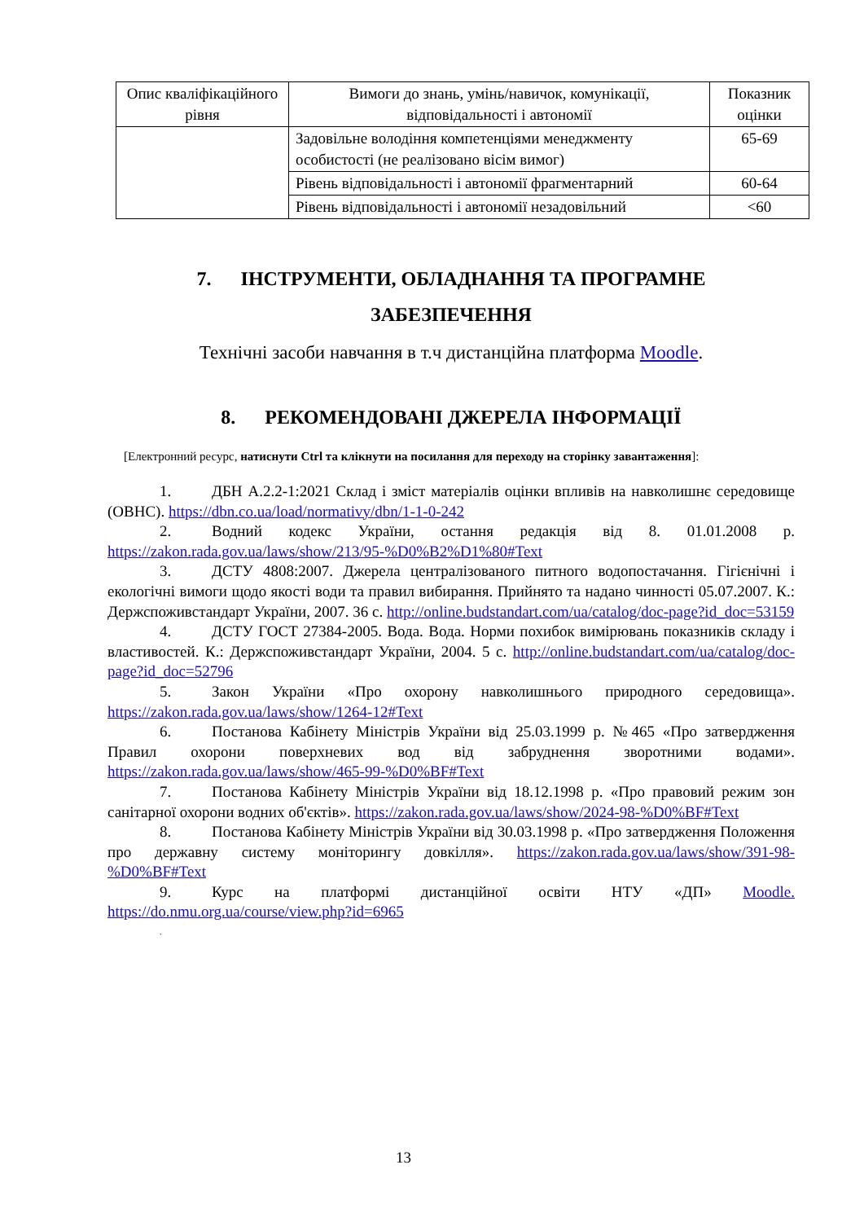| Опис кваліфікаційного рівня | Вимоги до знань, умінь/навичок, комунікації, відповідальності і автономії | Показник оцінки |
| --- | --- | --- |
| | Задовільне володіння компетенціями менеджменту особистості (не реалізовано вісім вимог) | 65-69 |
| | Рівень відповідальності і автономії фрагментарний | 60-64 |
| | Рівень відповідальності і автономії незадовільний | <60 |
7. ІНСТРУМЕНТИ, ОБЛАДНАННЯ ТА ПРОГРАМНЕ
ЗАБЕЗПЕЧЕННЯ
Технічні засоби навчання в т.ч дистанційна платформа Moodle.
8. РЕКОМЕНДОВАНІ ДЖЕРЕЛА ІНФОРМАЦІЇ
[Електронний ресурс, натиснути Ctrl та клікнути на посилання для переходу на сторінку завантаження]:
1. ДБН А.2.2-1:2021 Склад і зміст матеріалів оцінки впливів на навколишнє середовище (ОВНС). https://dbn.co.ua/load/normativy/dbn/1-1-0-242
2. Водний кодекс України, остання редакція від 8. 01.01.2008 р. https://zakon.rada.gov.ua/laws/show/213/95-%D0%B2%D1%80#Text
3. ДСТУ 4808:2007. Джерела централізованого питного водопостачання. Гігієнічні і екологічні вимоги щодо якості води та правил вибирання. Прийнято та надано чинності 05.07.2007. К.: Держспоживстандарт України, 2007. 36 с. http://online.budstandart.com/ua/catalog/doc-page?id_doc=53159
4. ДСТУ ГОСТ 27384-2005. Вода. Вода. Норми похибок вимірювань показників складу і властивостей. К.: Держспоживстандарт України, 2004. 5 с. http://online.budstandart.com/ua/catalog/doc-page?id_doc=52796
5. Закон України «Про охорону навколишнього природного середовища». https://zakon.rada.gov.ua/laws/show/1264-12#Text
6. Постанова Кабінету Міністрів України від 25.03.1999 р. №465 «Про затвердження Правил охорони поверхневих вод від забруднення зворотними водами». https://zakon.rada.gov.ua/laws/show/465-99-%D0%BF#Text
7. Постанова Кабінету Міністрів України від 18.12.1998 р. «Про правовий режим зон санітарної охорони водних об'єктів». https://zakon.rada.gov.ua/laws/show/2024-98-%D0%BF#Text
8. Постанова Кабінету Міністрів України від 30.03.1998 р. «Про затвердження Положення про державну систему моніторингу довкілля». https://zakon.rada.gov.ua/laws/show/391-98-%D0%BF#Text
9. Курс на платформі дистанційної освіти НТУ «ДП» Moodle. https://do.nmu.org.ua/course/view.php?id=6965
.
13